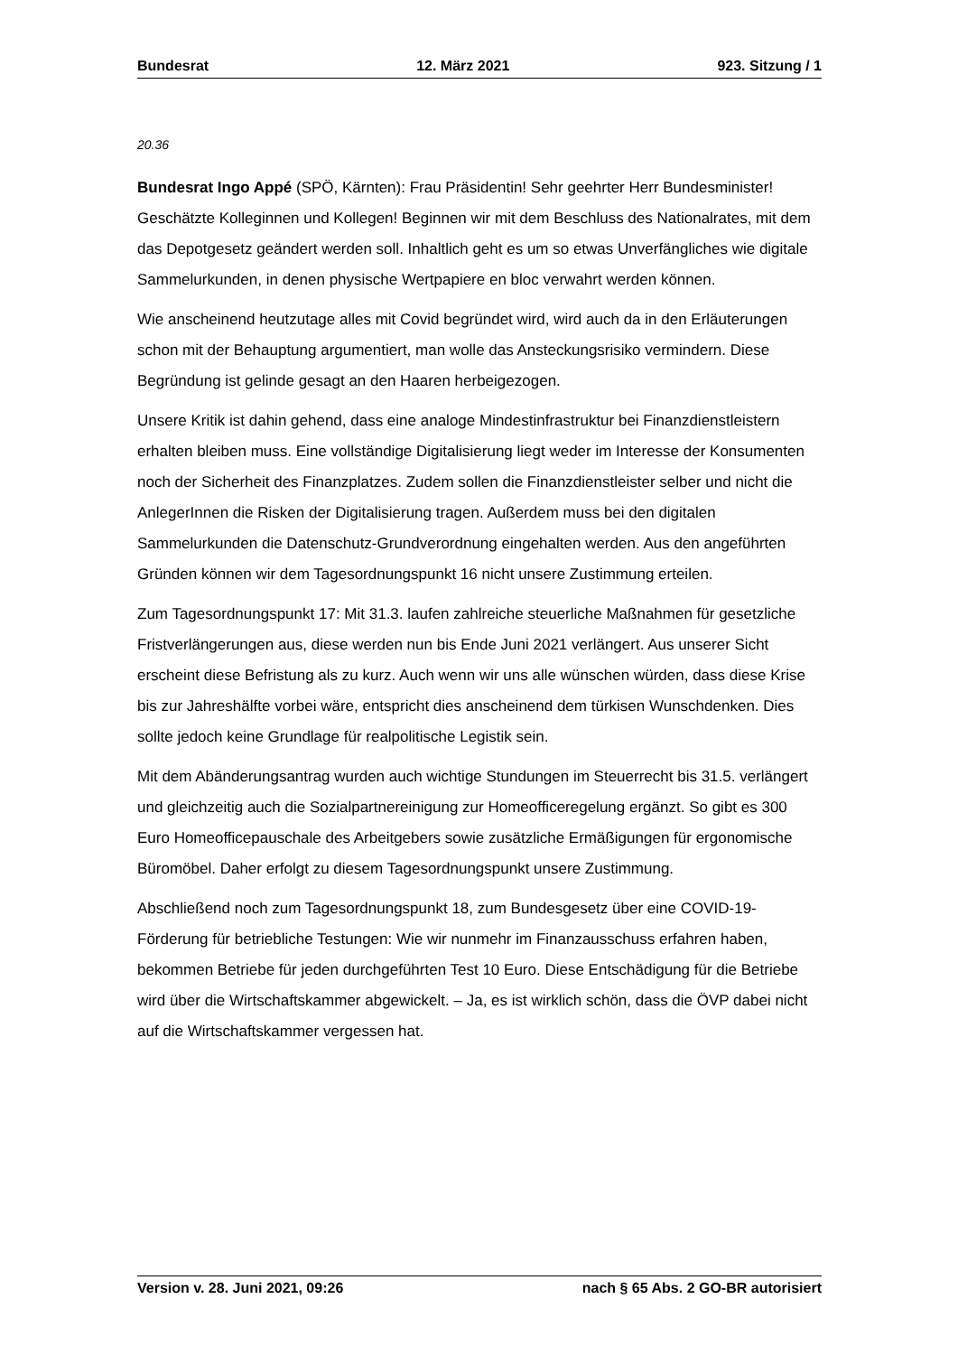Bundesrat 12. März 2021 923. Sitzung / 1
20.36
Bundesrat Ingo Appé (SPÖ, Kärnten): Frau Präsidentin! Sehr geehrter Herr Bundesminister! Geschätzte Kolleginnen und Kollegen! Beginnen wir mit dem Beschluss des Nationalrates, mit dem das Depotgesetz geändert werden soll. Inhaltlich geht es um so etwas Unverfängliches wie digitale Sammelurkunden, in denen physische Wertpapiere en bloc verwahrt werden können.
Wie anscheinend heutzutage alles mit Covid begründet wird, wird auch da in den Erläuterungen schon mit der Behauptung argumentiert, man wolle das Ansteckungsrisiko vermindern. Diese Begründung ist gelinde gesagt an den Haaren herbeigezogen.
Unsere Kritik ist dahin gehend, dass eine analoge Mindestinfrastruktur bei Finanzdienstleistern erhalten bleiben muss. Eine vollständige Digitalisierung liegt weder im Interesse der Konsumenten noch der Sicherheit des Finanzplatzes. Zudem sollen die Finanzdienstleister selber und nicht die AnlegerInnen die Risken der Digitalisierung tragen. Außerdem muss bei den digitalen Sammelurkunden die Datenschutz-Grundverordnung eingehalten werden. Aus den angeführten Gründen können wir dem Tagesordnungspunkt 16 nicht unsere Zustimmung erteilen.
Zum Tagesordnungspunkt 17: Mit 31.3. laufen zahlreiche steuerliche Maßnahmen für gesetzliche Fristverlängerungen aus, diese werden nun bis Ende Juni 2021 verlängert. Aus unserer Sicht erscheint diese Befristung als zu kurz. Auch wenn wir uns alle wün­schen würden, dass diese Krise bis zur Jahreshälfte vorbei wäre, entspricht dies an­scheinend dem türkisen Wunschdenken. Dies sollte jedoch keine Grundlage für realpolitische Legistik sein.
Mit dem Abänderungsantrag wurden auch wichtige Stundungen im Steuerrecht bis 31.5. verlängert und gleichzeitig auch die Sozialpartnereinigung zur Homeofficeregelung ergänzt. So gibt es 300 Euro Homeofficepauschale des Arbeitgebers sowie zusätzliche Ermäßigungen für ergonomische Büromöbel. Daher erfolgt zu diesem Tagesordnungspunkt unsere Zustimmung.
Abschließend noch zum Tagesordnungspunkt 18, zum Bundesgesetz über eine COVID-19-Förderung für betriebliche Testungen: Wie wir nunmehr im Finanzausschuss erfahren haben, bekommen Betriebe für jeden durchgeführten Test 10 Euro. Diese Entschädigung für die Betriebe wird über die Wirtschaftskammer abgewickelt. – Ja, es ist wirklich schön, dass die ÖVP dabei nicht auf die Wirtschaftskammer vergessen hat.
Version v. 28. Juni 2021, 09:26 nach § 65 Abs. 2 GO-BR autorisiert